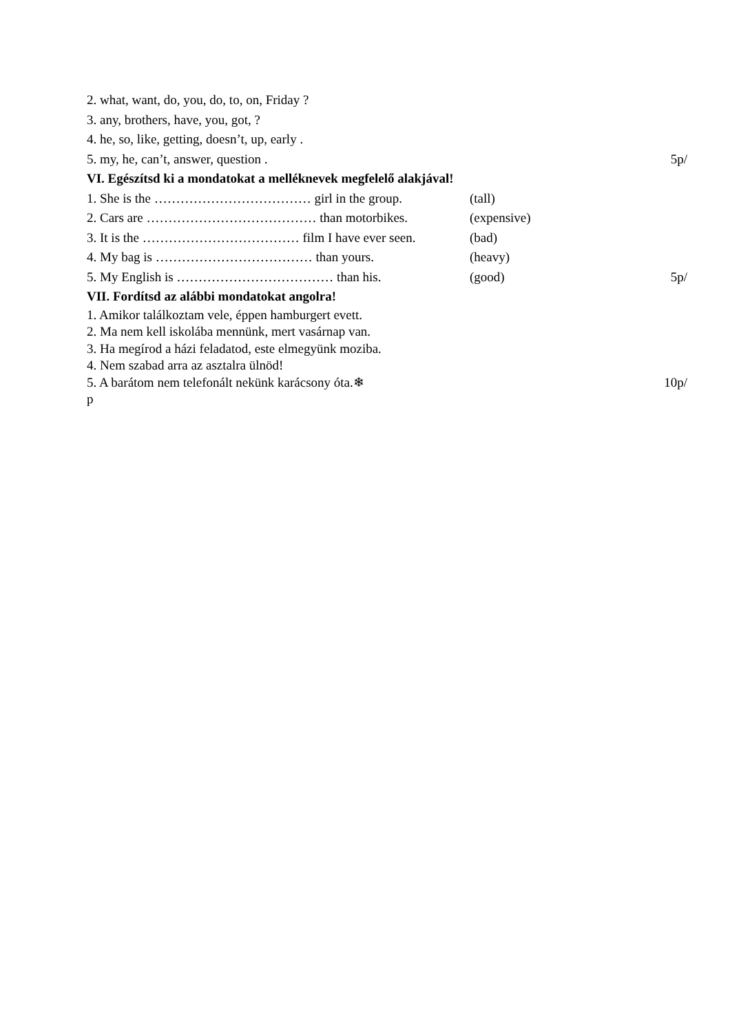2. what, want, do, you, do, to, on, Friday ?
3. any, brothers, have, you, got, ?
4. he, so, like, getting, doesn’t, up, early .
5. my, he, can’t, answer, question . 5p/
VI. Egészítsd ki a mondatokat a melléknevek megfelelő alakjával!
1. She is the ……………………………… girl in the group. (tall)
2. Cars are ………………………………… than motorbikes. (expensive)
3. It is the ……………………………… film I have ever seen. (bad)
4. My bag is ……………………………… than yours. (heavy)
5. My English is ……………………………… than his. (good) 5p/
VII. Fordítsd az alábbi mondatokat angolra!
1. Amikor találkoztam vele, éppen hamburgert evett.
2. Ma nem kell iskolába mennünk, mert vasárnap van.
3. Ha megírod a házi feladatod, este elmegyünk moziba.
4. Nem szabad arra az asztalra ülnöd!
5. A barátom nem telefonált nekünk karácsony óta.❄ 10p/
p